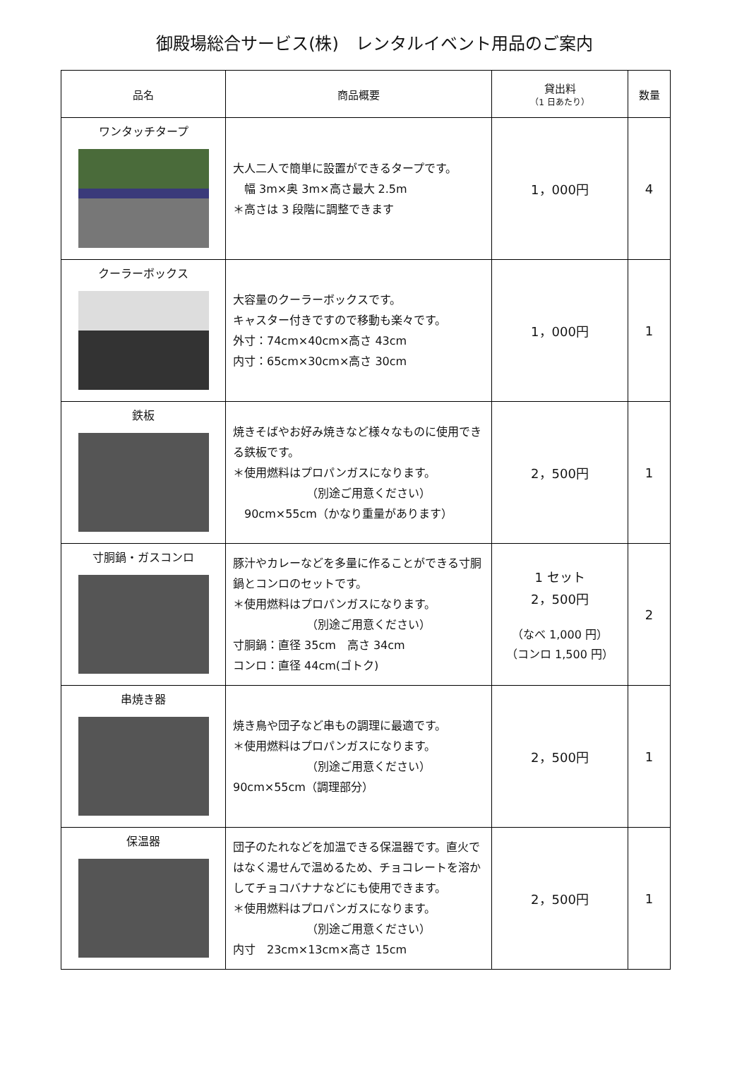御殿場総合サービス(株)　レンタルイベント用品のご案内
| 品名 | 商品概要 | 貸出料 （1 日あたり） | 数量 |
| --- | --- | --- | --- |
| ワンタッチタープ | 大人二人で簡単に設置ができるタープです。 幅 3m×奥 3m×高さ最大 2.5m ＊高さは 3 段階に調整できます | 1，000円 | 4 |
| クーラーボックス | 大容量のクーラーボックスです。 キャスター付きですので移動も楽々です。 外寸：74cm×40cm×高さ 43cm 内寸：65cm×30cm×高さ 30cm | 1，000円 | 1 |
| 鉄板 | 焼きそばやお好み焼きなど様々なものに使用できる鉄板です。 ＊使用燃料はプロパンガスになります。 （別途ご用意ください） 90cm×55cm（かなり重量があります） | 2，500円 | 1 |
| 寸胴鍋・ガスコンロ | 豚汁やカレーなどを多量に作ることができる寸胴鍋とコンロのセットです。 ＊使用燃料はプロパンガスになります。 （別途ご用意ください） 寸胴鍋：直径 35cm 高さ 34cm コンロ：直径 44cm(ゴトク) | 1 セット 2，500円 （なべ 1,000 円） （コンロ 1,500 円） | 2 |
| 串焼き器 | 焼き鳥や団子など串もの調理に最適です。 ＊使用燃料はプロパンガスになります。 （別途ご用意ください） 90cm×55cm（調理部分） | 2，500円 | 1 |
| 保温器 | 団子のたれなどを加温できる保温器です。直火ではなく湯せんで温めるため、チョコレートを溶かしてチョコバナナなどにも使用できます。 ＊使用燃料はプロパンガスになります。 （別途ご用意ください） 内寸 23cm×13cm×高さ 15cm | 2，500円 | 1 |